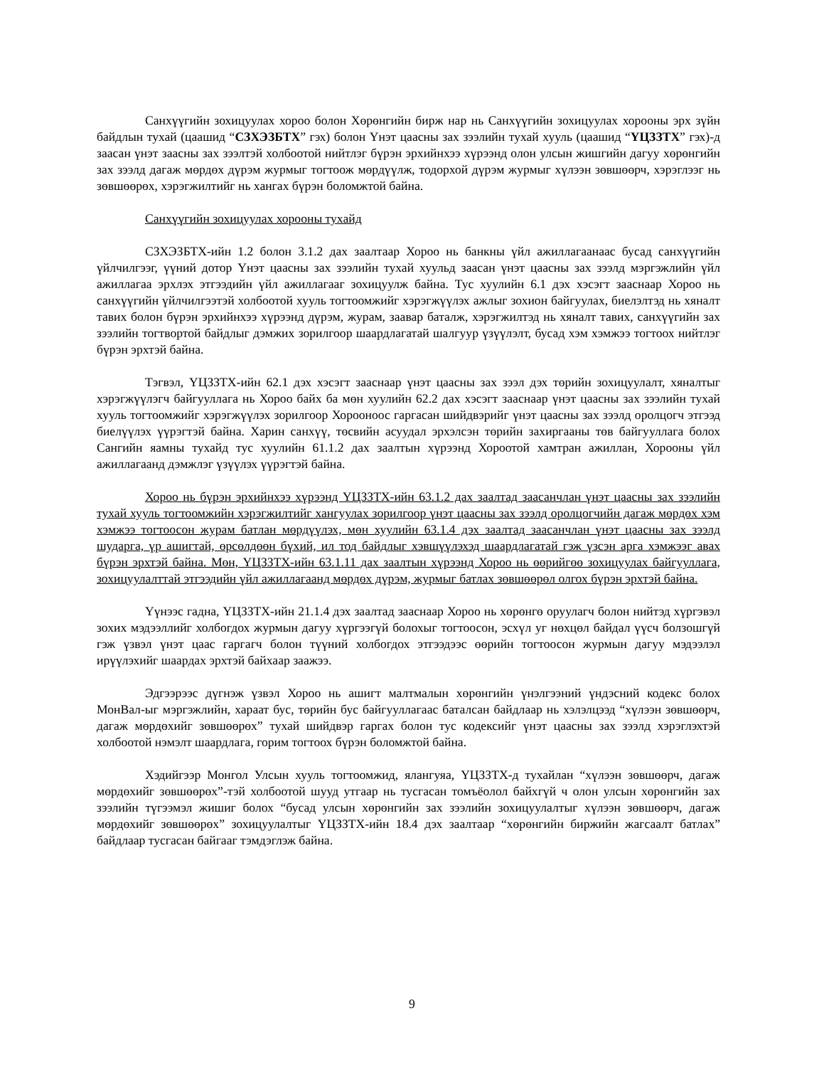Санхүүгийн зохицуулах хороо болон Хөрөнгийн бирж нар нь Санхүүгийн зохицуулах хорооны эрх зүйн байдлын тухай (цаашид “СЗХЭЗБТХ” гэх) болон Үнэт цаасны зах зээлийн тухай хууль (цаашид “ҮЦЗЗТХ” гэх)-д заасан үнэт заасны зах зээлтэй холбоотой нийтлэг бүрэн эрхийнхээ хүрээнд олон улсын жишгийн дагуу хөрөнгийн зах зээлд дагаж мөрдөх дүрэм журмыг тогтоож мөрдүүлж, тодорхой дүрэм журмыг хүлээн зөвшөөрч, хэрэглээг нь зөвшөөрөх, хэрэгжилтийг нь хангах бүрэн боломжтой байна.
Санхүүгийн зохицуулах хорооны тухайд
СЗХЭЗБТХ-ийн 1.2 болон 3.1.2 дах заалтаар Хороо нь банкны үйл ажиллагаанаас бусад санхүүгийн үйлчилгээг, үүний дотор Үнэт цаасны зах зээлийн тухай хуульд заасан үнэт цаасны зах зээлд мэргэжлийн үйл ажиллагаа эрхлэх этгээдийн үйл ажиллагааг зохицуулж байна. Тус хуулийн 6.1 дэх хэсэгт зааснаар Хороо нь санхүүгийн үйлчилгээтэй холбоотой хууль тогтоомжийг хэрэгжүүлэх ажлыг зохион байгуулах, биелэлтэд нь хяналт тавих болон бүрэн эрхийнхээ хүрээнд дүрэм, журам, заавар баталж, хэрэгжилтэд нь хяналт тавих, санхүүгийн зах зээлийн тогтвортой байдлыг дэмжих зорилгоор шаардлагатай шалгуур үзүүлэлт, бусад хэм хэмжээ тогтоох нийтлэг бүрэн эрхтэй байна.
Тэгвэл, ҮЦЗЗТХ-ийн 62.1 дэх хэсэгт зааснаар үнэт цаасны зах зээл дэх төрийн зохицуулалт, хяналтыг хэрэгжүүлэгч байгууллага нь Хороо байх ба мөн хуулийн 62.2 дах хэсэгт зааснаар үнэт цаасны зах зээлийн тухай хууль тогтоомжийг хэрэгжүүлэх зорилгоор Хорооноос гаргасан шийдвэрийг үнэт цаасны зах зээлд оролцогч этгээд биелүүлэх үүрэгтэй байна. Харин санхүү, төсвийн асуудал эрхэлсэн төрийн захиргааны төв байгууллага болох Сангийн яамны тухайд тус хуулийн 61.1.2 дах заалтын хүрээнд Хороотой хамтран ажиллан, Хорооны үйл ажиллагаанд дэмжлэг үзүүлэх үүрэгтэй байна.
Хороо нь бүрэн эрхийнхээ хүрээнд ҮЦЗЗТХ-ийн 63.1.2 дах заалтад заасанчлан үнэт цаасны зах зээлийн тухай хууль тогтоомжийн хэрэгжилтийг хангуулах зорилгоор үнэт цаасны зах зээлд оролцогчийн дагаж мөрдөх хэм хэмжээ тогтоосон журам батлан мөрдүүлэх, мөн хуулийн 63.1.4 дэх заалтад заасанчлан үнэт цаасны зах зээлд шударга, үр ашигтай, өрсөлдөөн бүхий, ил тод байдлыг хэвшүүлэхэд шаардлагатай гэж үзсэн арга хэмжээг авах бүрэн эрхтэй байна. Мөн, ҮЦЗЗТХ-ийн 63.1.11 дах заалтын хүрээнд Хороо нь өөрийгөө зохицуулах байгууллага, зохицуулалттай этгээдийн үйл ажиллагаанд мөрдөх дүрэм, журмыг батлах зөвшөөрөл олгох бүрэн эрхтэй байна.
Үүнээс гадна, ҮЦЗЗТХ-ийн 21.1.4 дэх заалтад зааснаар Хороо нь хөрөнгө оруулагч болон нийтэд хүргэвэл зохих мэдээллийг холбогдох журмын дагуу хүргээгүй болохыг тогтоосон, эсхүл уг нөхцөл байдал үүсч болзошгүй гэж үзвэл үнэт цаас гаргагч болон түүний холбогдох этгээдээс өөрийн тогтоосон журмын дагуу мэдээлэл ирүүлэхийг шаардах эрхтэй байхаар заажээ.
Эдгээрээс дүгнэж үзвэл Хороо нь ашигт малтмалын хөрөнгийн үнэлгээний үндэсний кодекс болох МонВал-ыг мэргэжлийн, хараат бус, төрийн бус байгууллагаас баталсан байдлаар нь хэлэлцээд “хүлээн зөвшөөрч, дагаж мөрдөхийг зөвшөөрөх” тухай шийдвэр гаргах болон тус кодексийг үнэт цаасны зах зээлд хэрэглэхтэй холбоотой нэмэлт шаардлага, горим тогтоох бүрэн боломжтой байна.
Хэдийгээр Монгол Улсын хууль тогтоомжид, ялангуяа, ҮЦЗЗТХ-д тухайлан “хүлээн зөвшөөрч, дагаж мөрдөхийг зөвшөөрөх”-тэй холбоотой шууд утгаар нь тусгасан томъёолол байхгүй ч олон улсын хөрөнгийн зах зээлийн түгээмэл жишиг болох “бусад улсын хөрөнгийн зах зээлийн зохицуулалтыг хүлээн зөвшөөрч, дагаж мөрдөхийг зөвшөөрөх” зохицуулалтыг ҮЦЗЗТХ-ийн 18.4 дэх заалтаар “хөрөнгийн биржийн жагсаалт батлах” байдлаар тусгасан байгааг тэмдэглэж байна.
9